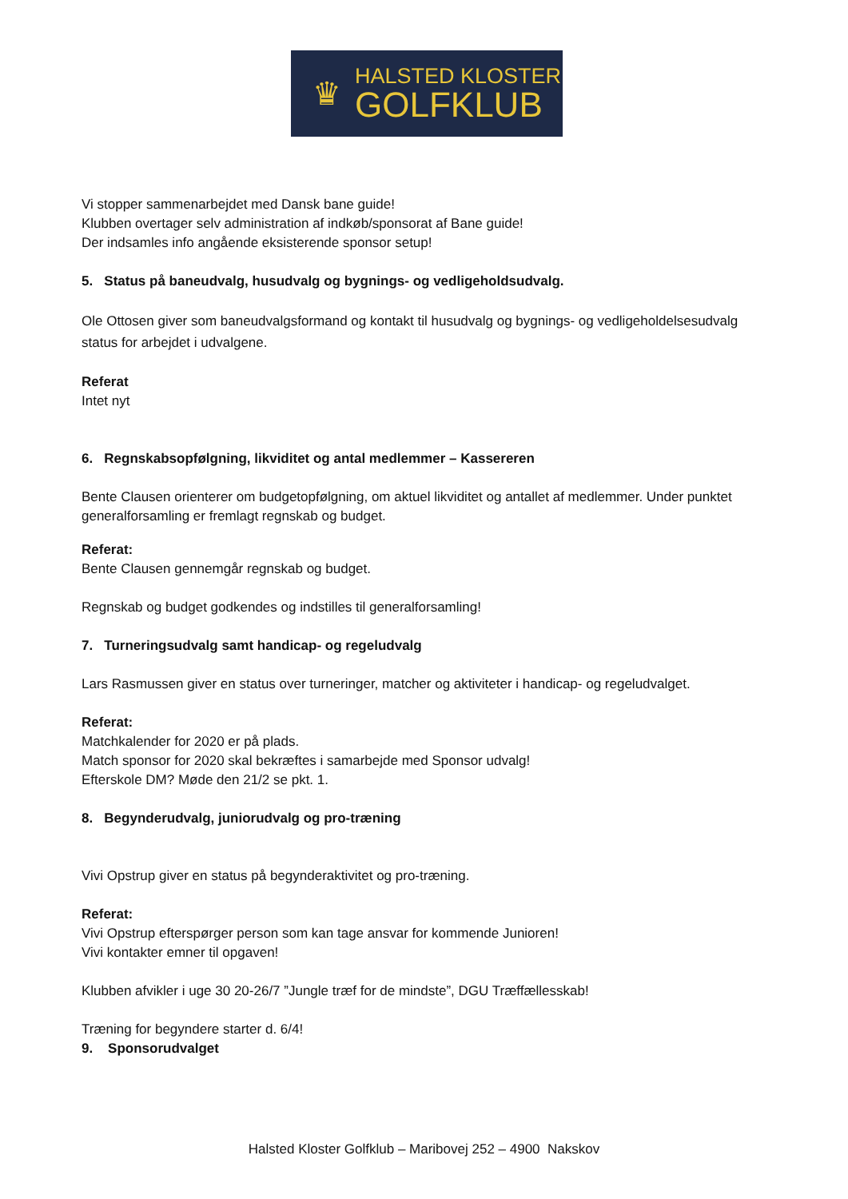♛
HALSTED KLOSTER
GOLFKLUB
Vi stopper sammenarbejdet med Dansk bane guide!
Klubben overtager selv administration af indkøb/sponsorat af Bane guide!
Der indsamles info angående eksisterende sponsor setup!
5. Status på baneudvalg, husudvalg og bygnings- og vedligeholdsudvalg.
Ole Ottosen giver som baneudvalgsformand og kontakt til husudvalg og bygnings- og vedligeholdelsesudvalg status for arbejdet i udvalgene.
Referat
Intet nyt
6. Regnskabsopfølgning, likviditet og antal medlemmer – Kassereren
Bente Clausen orienterer om budgetopfølgning, om aktuel likviditet og antallet af medlemmer. Under punktet generalforsamling er fremlagt regnskab og budget.
Referat:
Bente Clausen gennemgår regnskab og budget.
Regnskab og budget godkendes og indstilles til generalforsamling!
7. Turneringsudvalg samt handicap- og regeludvalg
Lars Rasmussen giver en status over turneringer, matcher og aktiviteter i handicap- og regeludvalget.
Referat:
Matchkalender for 2020 er på plads.
Match sponsor for 2020 skal bekræftes i samarbejde med Sponsor udvalg!
Efterskole DM? Møde den 21/2 se pkt. 1.
8. Begynderudvalg, juniorudvalg og pro-træning
Vivi Opstrup giver en status på begynderaktivitet og pro-træning.
Referat:
Vivi Opstrup efterspørger person som kan tage ansvar for kommende Junioren!
Vivi kontakter emner til opgaven!
Klubben afvikler i uge 30 20-26/7 ”Jungle træf for de mindste”, DGU Træffællesskab!
Træning for begyndere starter d. 6/4!
9. Sponsorudvalget
Halsted Kloster Golfklub – Maribovej 252 – 4900 Nakskov